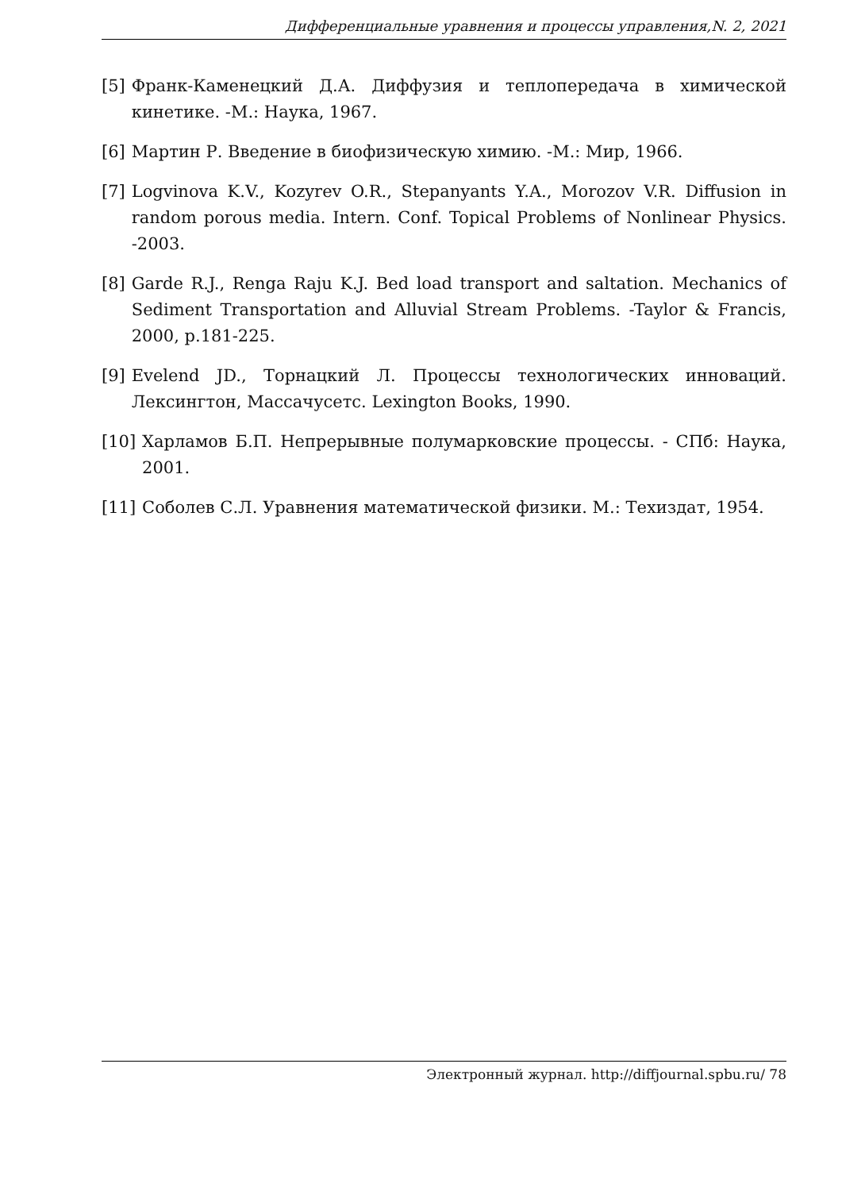Дифференциальные уравнения и процессы управления,N. 2, 2021
[5] Франк-Каменецкий Д.А. Диффузия и теплопередача в химической кинетике. -М.: Наука, 1967.
[6] Мартин Р. Введение в биофизическую химию. -М.: Мир, 1966.
[7] Logvinova K.V., Kozyrev O.R., Stepanyants Y.A., Morozov V.R. Diffusion in random porous media. Intern. Conf. Topical Problems of Nonlinear Physics. -2003.
[8] Garde R.J., Renga Raju K.J. Bed load transport and saltation. Mechanics of Sediment Transportation and Alluvial Stream Problems. -Taylor & Francis, 2000, p.181-225.
[9] Evelend JD., Торнацкий Л. Процессы технологических инноваций. Лексингтон, Массачусетс. Lexington Books, 1990.
[10] Харламов Б.П. Непрерывные полумарковские процессы. - СПб: Наука, 2001.
[11] Соболев С.Л. Уравнения математической физики. М.: Техиздат, 1954.
Электронный журнал. http://diffjournal.spbu.ru/ 78